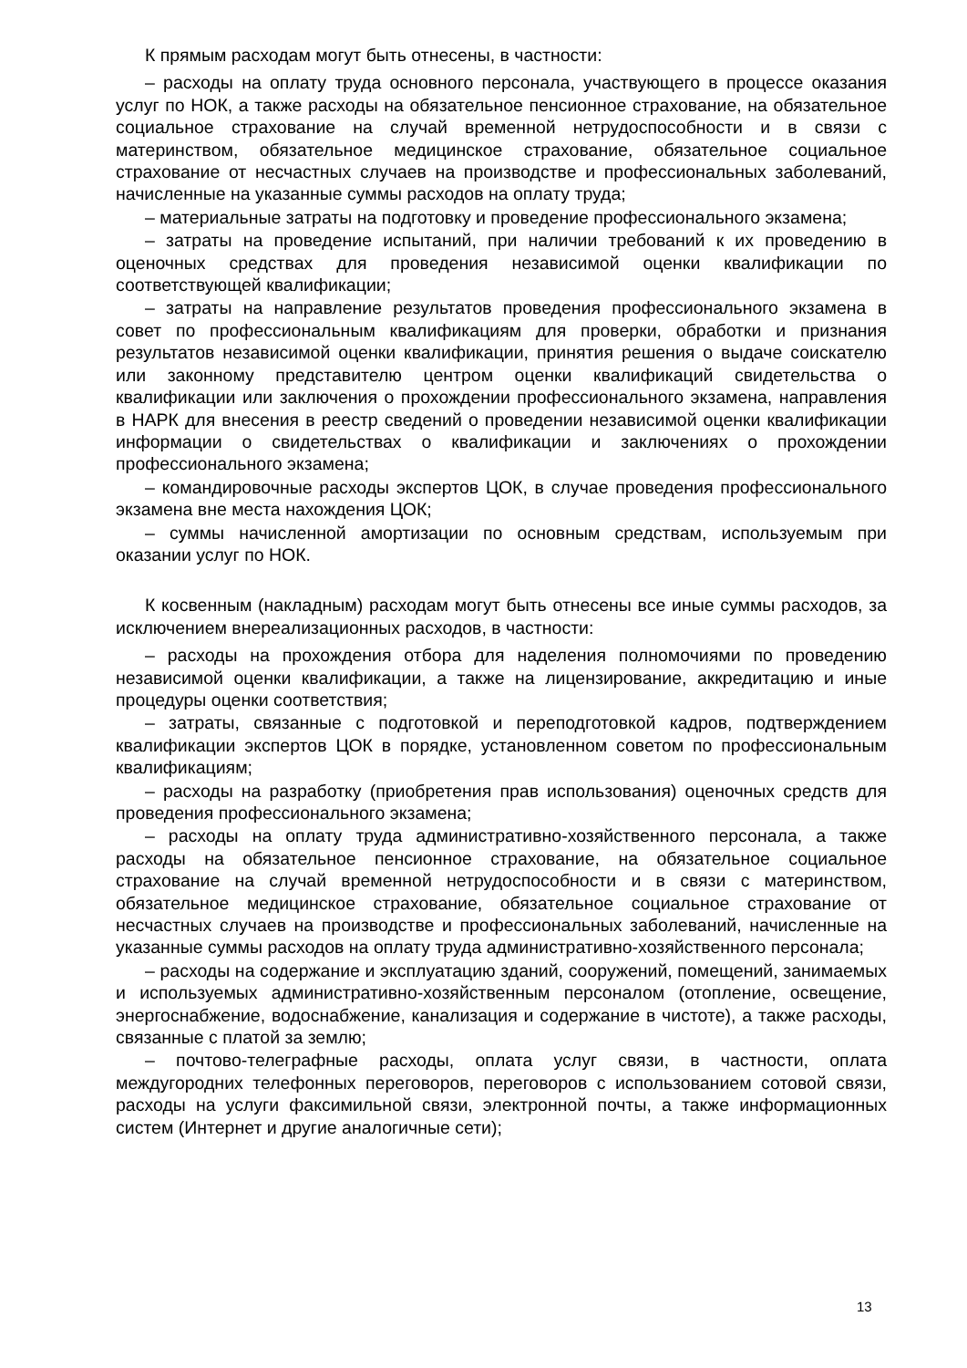К прямым расходам могут быть отнесены, в частности:
– расходы на оплату труда основного персонала, участвующего в процессе оказания услуг по НОК, а также расходы на обязательное пенсионное страхование, на обязательное социальное страхование на случай временной нетрудоспособности и в связи с материнством, обязательное медицинское страхование, обязательное социальное страхование от несчастных случаев на производстве и профессиональных заболеваний, начисленные на указанные суммы расходов на оплату труда;
– материальные затраты на подготовку и проведение профессионального экзамена;
– затраты на проведение испытаний, при наличии требований к их проведению в оценочных средствах для проведения независимой оценки квалификации по соответствующей квалификации;
– затраты на направление результатов проведения профессионального экзамена в совет по профессиональным квалификациям для проверки, обработки и признания результатов независимой оценки квалификации, принятия решения о выдаче соискателю или законному представителю центром оценки квалификаций свидетельства о квалификации или заключения о прохождении профессионального экзамена, направления в НАРК для внесения в реестр сведений о проведении независимой оценки квалификации информации о свидетельствах о квалификации и заключениях о прохождении профессионального экзамена;
– командировочные расходы экспертов ЦОК, в случае проведения профессионального экзамена вне места нахождения ЦОК;
– суммы начисленной амортизации по основным средствам, используемым при оказании услуг по НОК.
К косвенным (накладным) расходам могут быть отнесены все иные суммы расходов, за исключением внереализационных расходов, в частности:
– расходы на прохождения отбора для наделения полномочиями по проведению независимой оценки квалификации, а также на лицензирование, аккредитацию и иные процедуры оценки соответствия;
– затраты, связанные с подготовкой и переподготовкой кадров, подтверждением квалификации экспертов ЦОК в порядке, установленном советом по профессиональным квалификациям;
– расходы на разработку (приобретения прав использования) оценочных средств для проведения профессионального экзамена;
– расходы на оплату труда административно-хозяйственного персонала, а также расходы на обязательное пенсионное страхование, на обязательное социальное страхование на случай временной нетрудоспособности и в связи с материнством, обязательное медицинское страхование, обязательное социальное страхование от несчастных случаев на производстве и профессиональных заболеваний, начисленные на указанные суммы расходов на оплату труда административно-хозяйственного персонала;
– расходы на содержание и эксплуатацию зданий, сооружений, помещений, занимаемых и используемых административно-хозяйственным персоналом (отопление, освещение, энергоснабжение, водоснабжение, канализация и содержание в чистоте), а также расходы, связанные с платой за землю;
– почтово-телеграфные расходы, оплата услуг связи, в частности, оплата междугородних телефонных переговоров, переговоров с использованием сотовой связи, расходы на услуги факсимильной связи, электронной почты, а также информационных систем (Интернет и другие аналогичные сети);
13